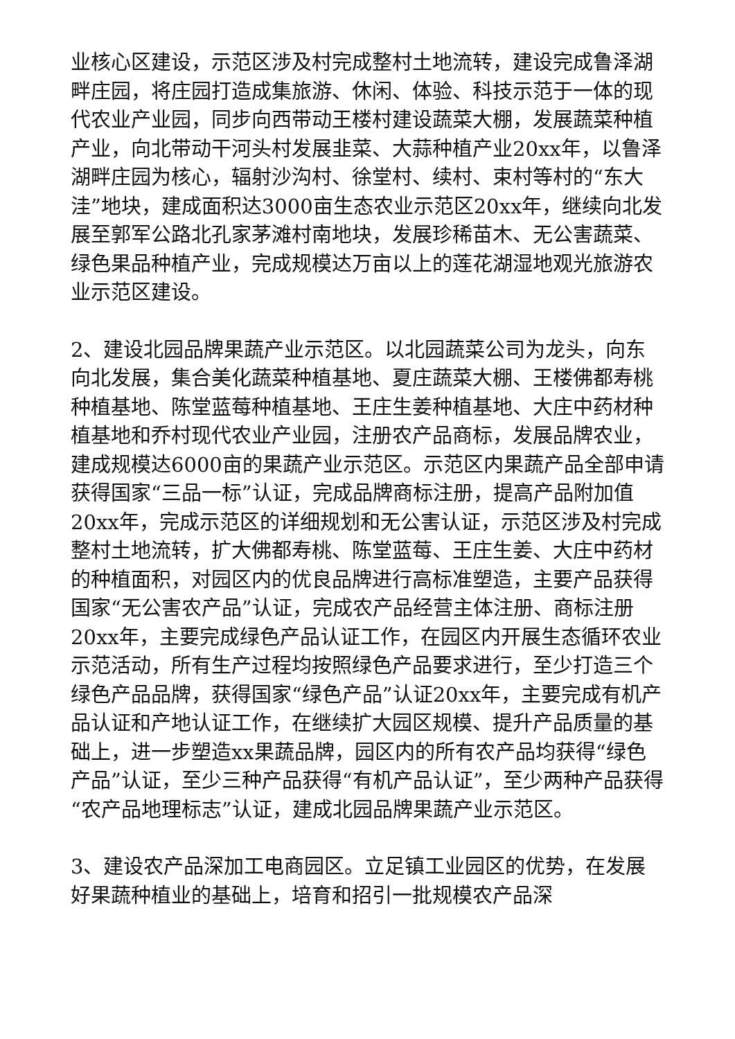业核心区建设，示范区涉及村完成整村土地流转，建设完成鲁泽湖畔庄园，将庄园打造成集旅游、休闲、体验、科技示范于一体的现代农业产业园，同步向西带动王楼村建设蔬菜大棚，发展蔬菜种植产业，向北带动干河头村发展韭菜、大蒜种植产业20xx年，以鲁泽湖畔庄园为核心，辐射沙沟村、徐堂村、续村、束村等村的“东大洼”地块，建成面积达3000亩生态农业示范区20xx年，继续向北发展至郭军公路北孔家茅滩村南地块，发展珍稀苗木、无公害蔬菜、绿色果品种植产业，完成规模达万亩以上的莲花湖湿地观光旅游农业示范区建设。
2、建设北园品牌果蔬产业示范区。以北园蔬菜公司为龙头，向东向北发展，集合美化蔬菜种植基地、夏庄蔬菜大棚、王楼佛都寿桃种植基地、陈堂蓝莓种植基地、王庄生姜种植基地、大庄中药材种植基地和乔村现代农业产业园，注册农产品商标，发展品牌农业，建成规模达6000亩的果蔬产业示范区。示范区内果蔬产品全部申请获得国家“三品一标”认证，完成品牌商标注册，提高产品附加值20xx年，完成示范区的详细规划和无公害认证，示范区涉及村完成整村土地流转，扩大佛都寿桃、陈堂蓝莓、王庄生姜、大庄中药材的种植面积，对园区内的优良品牌进行高标准塑造，主要产品获得国家“无公害农产品”认证，完成农产品经营主体注册、商标注册20xx年，主要完成绿色产品认证工作，在园区内开展生态循环农业示范活动，所有生产过程均按照绿色产品要求进行，至少打造三个绿色产品品牌，获得国家“绿色产品”认证20xx年，主要完成有机产品认证和产地认证工作，在继续扩大园区规模、提升产品质量的基础上，进一步塑造xx果蔬品牌，园区内的所有农产品均获得“绿色产品”认证，至少三种产品获得“有机产品认证”，至少两种产品获得“农产品地理标志”认证，建成北园品牌果蔬产业示范区。
3、建设农产品深加工电商园区。立足镇工业园区的优势，在发展好果蔬种植业的基础上，培育和招引一批规模农产品深